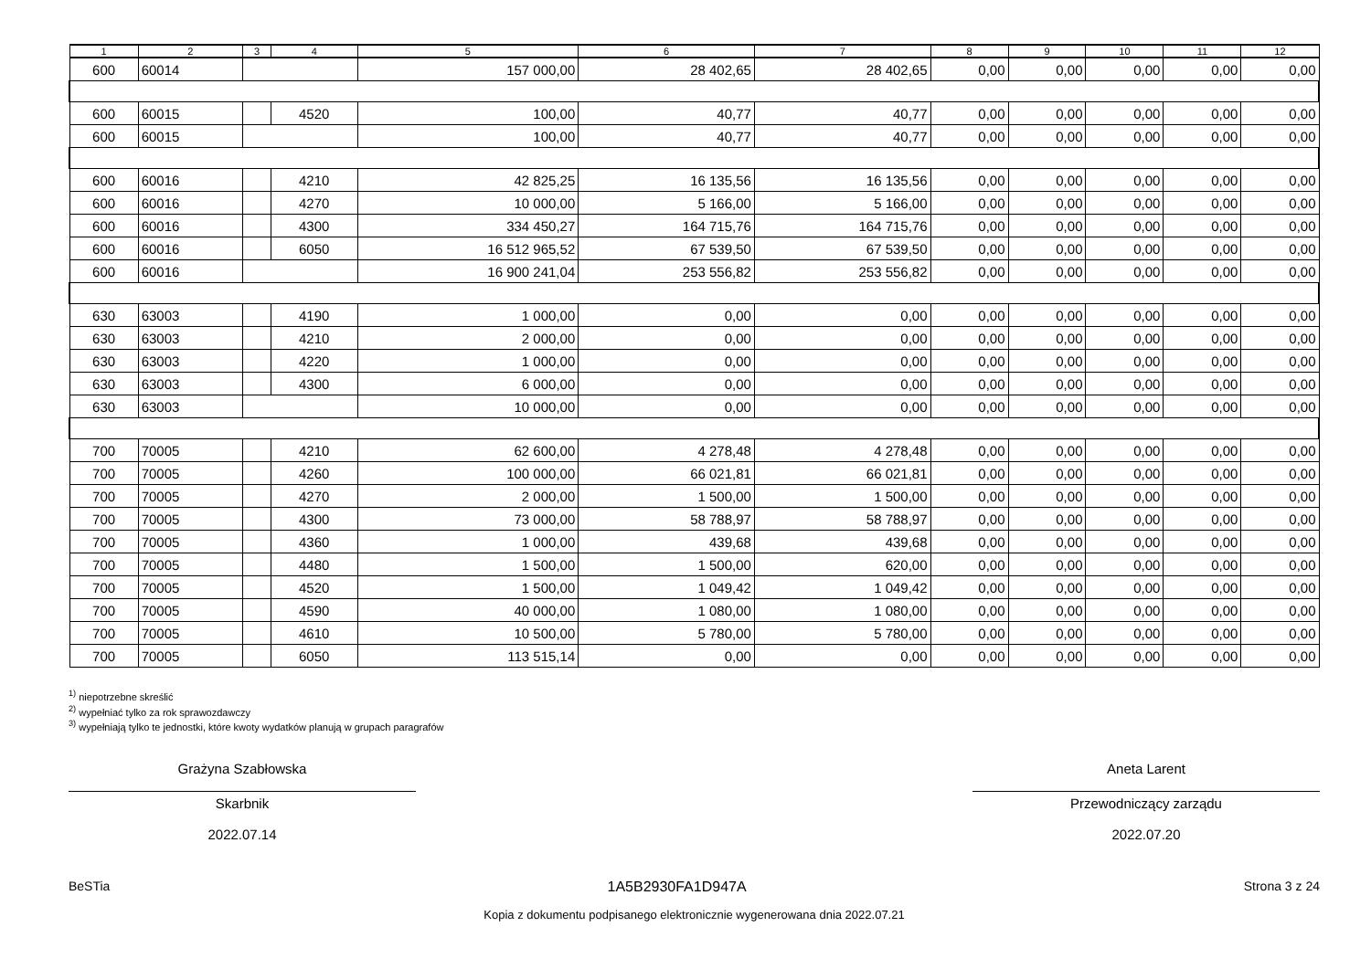| 1 | 2 | 3 | 4 | 5 | 6 | 7 | 8 | 9 | 10 | 11 | 12 |
| --- | --- | --- | --- | --- | --- | --- | --- | --- | --- | --- | --- |
| 600 | 60014 | | | 157 000,00 | 28 402,65 | 28 402,65 | 0,00 | 0,00 | 0,00 | 0,00 | 0,00 |
| 600 | 60015 | | 4520 | 100,00 | 40,77 | 40,77 | 0,00 | 0,00 | 0,00 | 0,00 | 0,00 |
| 600 | 60015 | | | 100,00 | 40,77 | 40,77 | 0,00 | 0,00 | 0,00 | 0,00 | 0,00 |
| 600 | 60016 | | 4210 | 42 825,25 | 16 135,56 | 16 135,56 | 0,00 | 0,00 | 0,00 | 0,00 | 0,00 |
| 600 | 60016 | | 4270 | 10 000,00 | 5 166,00 | 5 166,00 | 0,00 | 0,00 | 0,00 | 0,00 | 0,00 |
| 600 | 60016 | | 4300 | 334 450,27 | 164 715,76 | 164 715,76 | 0,00 | 0,00 | 0,00 | 0,00 | 0,00 |
| 600 | 60016 | | 6050 | 16 512 965,52 | 67 539,50 | 67 539,50 | 0,00 | 0,00 | 0,00 | 0,00 | 0,00 |
| 600 | 60016 | | | 16 900 241,04 | 253 556,82 | 253 556,82 | 0,00 | 0,00 | 0,00 | 0,00 | 0,00 |
| 630 | 63003 | | 4190 | 1 000,00 | 0,00 | 0,00 | 0,00 | 0,00 | 0,00 | 0,00 | 0,00 |
| 630 | 63003 | | 4210 | 2 000,00 | 0,00 | 0,00 | 0,00 | 0,00 | 0,00 | 0,00 | 0,00 |
| 630 | 63003 | | 4220 | 1 000,00 | 0,00 | 0,00 | 0,00 | 0,00 | 0,00 | 0,00 | 0,00 |
| 630 | 63003 | | 4300 | 6 000,00 | 0,00 | 0,00 | 0,00 | 0,00 | 0,00 | 0,00 | 0,00 |
| 630 | 63003 | | | 10 000,00 | 0,00 | 0,00 | 0,00 | 0,00 | 0,00 | 0,00 | 0,00 |
| 700 | 70005 | | 4210 | 62 600,00 | 4 278,48 | 4 278,48 | 0,00 | 0,00 | 0,00 | 0,00 | 0,00 |
| 700 | 70005 | | 4260 | 100 000,00 | 66 021,81 | 66 021,81 | 0,00 | 0,00 | 0,00 | 0,00 | 0,00 |
| 700 | 70005 | | 4270 | 2 000,00 | 1 500,00 | 1 500,00 | 0,00 | 0,00 | 0,00 | 0,00 | 0,00 |
| 700 | 70005 | | 4300 | 73 000,00 | 58 788,97 | 58 788,97 | 0,00 | 0,00 | 0,00 | 0,00 | 0,00 |
| 700 | 70005 | | 4360 | 1 000,00 | 439,68 | 439,68 | 0,00 | 0,00 | 0,00 | 0,00 | 0,00 |
| 700 | 70005 | | 4480 | 1 500,00 | 1 500,00 | 620,00 | 0,00 | 0,00 | 0,00 | 0,00 | 0,00 |
| 700 | 70005 | | 4520 | 1 500,00 | 1 049,42 | 1 049,42 | 0,00 | 0,00 | 0,00 | 0,00 | 0,00 |
| 700 | 70005 | | 4590 | 40 000,00 | 1 080,00 | 1 080,00 | 0,00 | 0,00 | 0,00 | 0,00 | 0,00 |
| 700 | 70005 | | 4610 | 10 500,00 | 5 780,00 | 5 780,00 | 0,00 | 0,00 | 0,00 | 0,00 | 0,00 |
| 700 | 70005 | | 6050 | 113 515,14 | 0,00 | 0,00 | 0,00 | 0,00 | 0,00 | 0,00 | 0,00 |
<sup>1)</sup> niepotrzebne skreślić
<sup>2)</sup> wypełniać tylko za rok sprawozdawczy
<sup>3)</sup> wypełniają tylko te jednostki, które kwoty wydatków planują w grupach paragrafów
Grażyna Szabłowska
Skarbnik
2022.07.14
Aneta Larent
Przewodniczący zarządu
2022.07.20
BeSTia 1A5B2930FA1D947A Strona 3 z 24
Kopia z dokumentu podpisanego elektronicznie wygenerowana dnia 2022.07.21